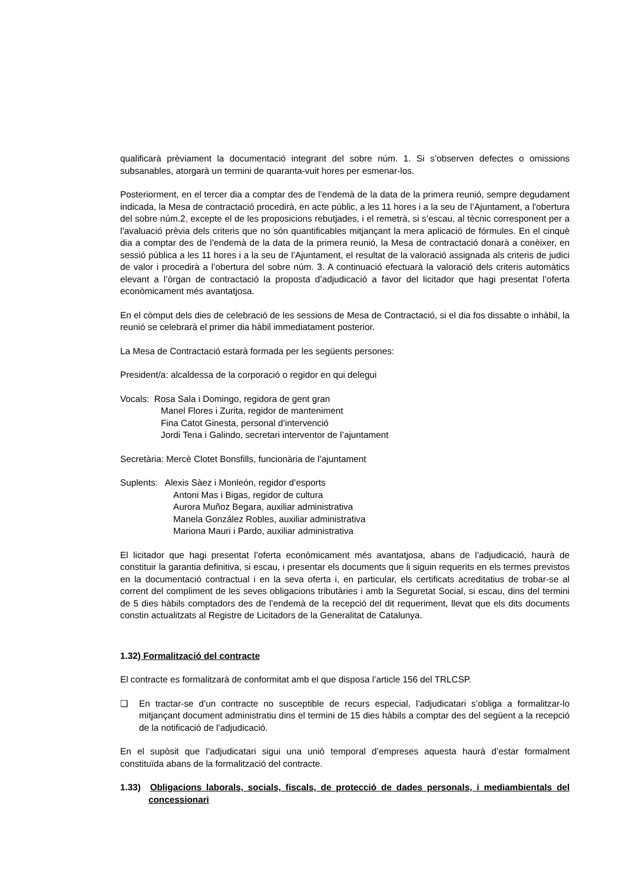qualificarà prèviament la documentació integrant del sobre núm. 1. Si s’observen defectes o omissions subsanables, atorgarà un termini de quaranta-vuit hores per esmenar-los.
Posteriorment, en el tercer dia a comptar des de l’endemà de la data de la primera reunió, sempre degudament indicada, la Mesa de contractació procedirà, en acte públic, a les 11 hores i a la seu de l’Ajuntament, a l'obertura del sobre núm.2, excepte el de les proposicions rebutjades, i el remetrà, si s’escau, al tècnic corresponent per a l’avaluació prèvia dels criteris que no són quantificables mitjançant la mera aplicació de fórmules. En el cinquè dia a comptar des de l’endemà de la data de la primera reunió, la Mesa de contractació donarà a conèixer, en sessió pública a les 11 hores i a la seu de l’Ajuntament, el resultat de la valoració assignada als criteris de judici de valor i procedirà a l’obertura del sobre núm. 3. A continuació efectuarà la valoració dels criteris automàtics elevant a l’òrgan de contractació la proposta d’adjudicació a favor del licitador que hagi presentat l’oferta econòmicament més avantatjosa.
En el còmput dels dies de celebració de les sessions de Mesa de Contractació, si el dia fos dissabte o inhàbil, la reunió se celebrarà el primer dia hàbil immediatament posterior.
La Mesa de Contractació estarà formada per les següents persones:
President/a: alcaldessa de la corporació o regidor en qui delegui
Vocals: Rosa Sala i Domingo, regidora de gent gran
Manel Flores i Zurita, regidor de manteniment
Fina Catot Ginesta, personal d’intervenció
Jordi Tena i Galindo, secretari interventor de l’ajuntament
Secretària: Mercè Clotet Bonsfills, funcionària de l’ajuntament
Suplents: Alexis Sàez i Monleón, regidor d’esports
Antoni Mas i Bigas, regidor de cultura
Aurora Muñoz Begara, auxiliar administrativa
Manela González Robles, auxiliar administrativa
Mariona Mauri i Pardo, auxiliar administrativa
El licitador que hagi presentat l’oferta econòmicament més avantatjosa, abans de l’adjudicació, haurà de constituir la garantia definitiva, si escau, i presentar els documents que li siguin requerits en els termes previstos en la documentació contractual i en la seva oferta i, en particular, els certificats acreditatius de trobar-se al corrent del compliment de les seves obligacions tributàries i amb la Seguretat Social, si escau, dins del termini de 5 dies hàbils comptadors des de l’endemà de la recepció del dit requeriment, llevat que els dits documents constin actualitzats al Registre de Licitadors de la Generalitat de Catalunya.
1.32) Formalització del contracte
El contracte es formalitzarà de conformitat amb el que disposa l’article 156 del TRLCSP.
❑ En tractar-se d’un contracte no susceptible de recurs especial, l’adjudicatari s’obliga a formalitzar-lo mitjançant document administratiu dins el termini de 15 dies hàbils a comptar des del següent a la recepció de la notificació de l’adjudicació.
En el supòsit que l’adjudicatari sigui una unió temporal d’empreses aquesta haurà d’estar formalment constituïda abans de la formalització del contracte.
1.33) Obligacions laborals, socials, fiscals, de protecció de dades personals, i mediambientals del concessionari